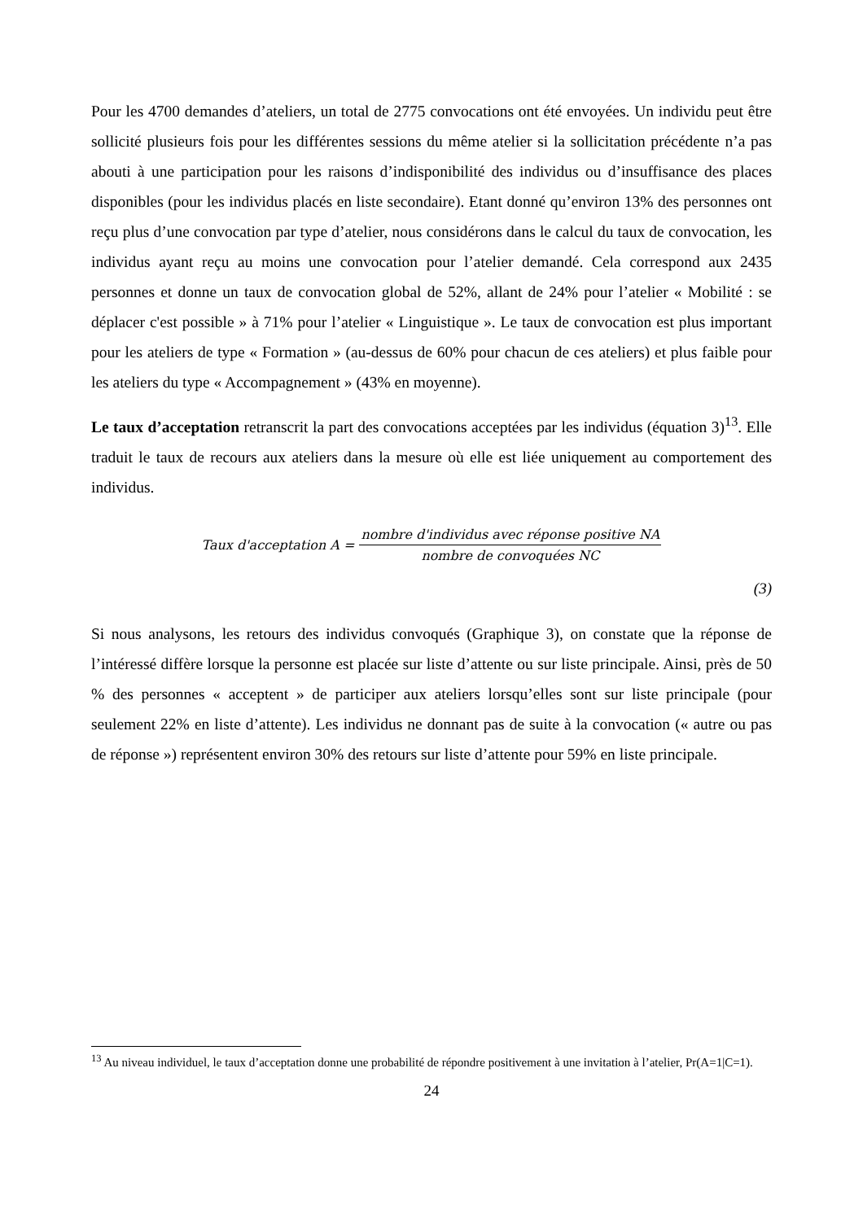Pour les 4700 demandes d’ateliers, un total de 2775 convocations ont été envoyées. Un individu peut être sollicité plusieurs fois pour les différentes sessions du même atelier si la sollicitation précédente n’a pas abouti à une participation pour les raisons d’indisponibilité des individus ou d’insuffisance des places disponibles (pour les individus placés en liste secondaire). Etant donné qu’environ 13% des personnes ont reçu plus d’une convocation par type d’atelier, nous considérons dans le calcul du taux de convocation, les individus ayant reçu au moins une convocation pour l’atelier demandé. Cela correspond aux 2435 personnes et donne un taux de convocation global de 52%, allant de 24% pour l’atelier « Mobilité : se déplacer c'est possible » à 71% pour l’atelier « Linguistique ». Le taux de convocation est plus important pour les ateliers de type « Formation » (au-dessus de 60% pour chacun de ces ateliers) et plus faible pour les ateliers du type « Accompagnement » (43% en moyenne).
Le taux d’acceptation retranscrit la part des convocations acceptées par les individus (équation 3)<sup>13</sup>. Elle traduit le taux de recours aux ateliers dans la mesure où elle est liée uniquement au comportement des individus.
Taux d'acceptation A =
nombre d'individus avec réponse positive NA
nombre de convoquées NC
(3)
Si nous analysons, les retours des individus convoqués (Graphique 3), on constate que la réponse de l’intéressé diffère lorsque la personne est placée sur liste d’attente ou sur liste principale. Ainsi, près de 50 % des personnes « acceptent » de participer aux ateliers lorsqu’elles sont sur liste principale (pour seulement 22% en liste d’attente). Les individus ne donnant pas de suite à la convocation (« autre ou pas de réponse ») représentent environ 30% des retours sur liste d’attente pour 59% en liste principale.
<sup>13</sup> Au niveau individuel, le taux d’acceptation donne une probabilité de répondre positivement à une invitation à l’atelier, Pr(A=1|C=1).
24